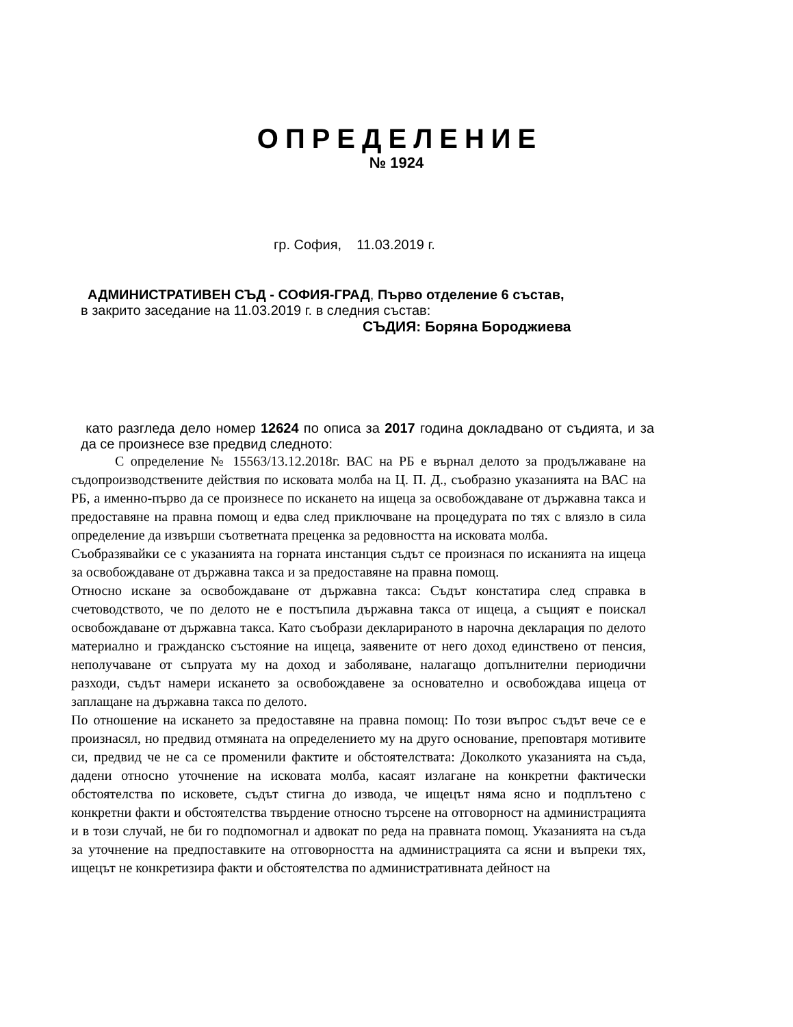ОПРЕДЕЛЕНИЕ
№ 1924
гр. София, 11.03.2019 г.
АДМИНИСТРАТИВЕН СЪД - СОФИЯ-ГРАД, Първо отделение 6 състав,
в закрито заседание на 11.03.2019 г. в следния състав:
СЪДИЯ: Боряна Бороджиева
като разгледа дело номер 12624 по описа за 2017 година докладвано от съдията, и за да се произнесе взе предвид следното:
С определение № 15563/13.12.2018г. ВАС на РБ е върнал делото за продължаване на съдопроизводствените действия по исковата молба на Ц. П. Д., съобразно указанията на ВАС на РБ, а именно-първо да се произнесе по искането на ищеца за освобождаване от държавна такса и предоставяне на правна помощ и едва след приключване на процедурата по тях с влязло в сила определение да извърши съответната преценка за редовността на исковата молба.
Съобразявайки се с указанията на горната инстанция съдът се произнася по исканията на ищеца за освобождаване от държавна такса и за предоставяне на правна помощ.
Относно искане за освобождаване от държавна такса: Съдът констатира след справка в счетоводството, че по делото не е постъпила държавна такса от ищеца, а същият е поискал освобождаване от държавна такса. Като съобрази декларираното в нарочна декларация по делото материално и гражданско състояние на ищеца, заявените от него доход единствено от пенсия, неполучаване от съпруата му на доход и заболяване, налагащо допълнителни периодични разходи, съдът намери искането за освобождавене за основателно и освобождава ищеца от заплащане на държавна такса по делото.
По отношение на искането за предоставяне на правна помощ: По този въпрос съдът вече се е произнасял, но предвид отмяната на определението му на друго основание, преповтаря мотивите си, предвид че не са се променили фактите и обстоятелствата: Доколкото указанията на съда, дадени относно уточнение на исковата молба, касаят излагане на конкретни фактически обстоятелства по исковете, съдът стигна до извода, че ищецът няма ясно и подплътено с конкретни факти и обстоятелства твърдение относно търсене на отговорност на администрацията и в този случай, не би го подпомогнал и адвокат по реда на правната помощ. Указанията на съда за уточнение на предпоставките на отговорността на администрацията са ясни и въпреки тях, ищецът не конкретизира факти и обстоятелства по административната дейност на